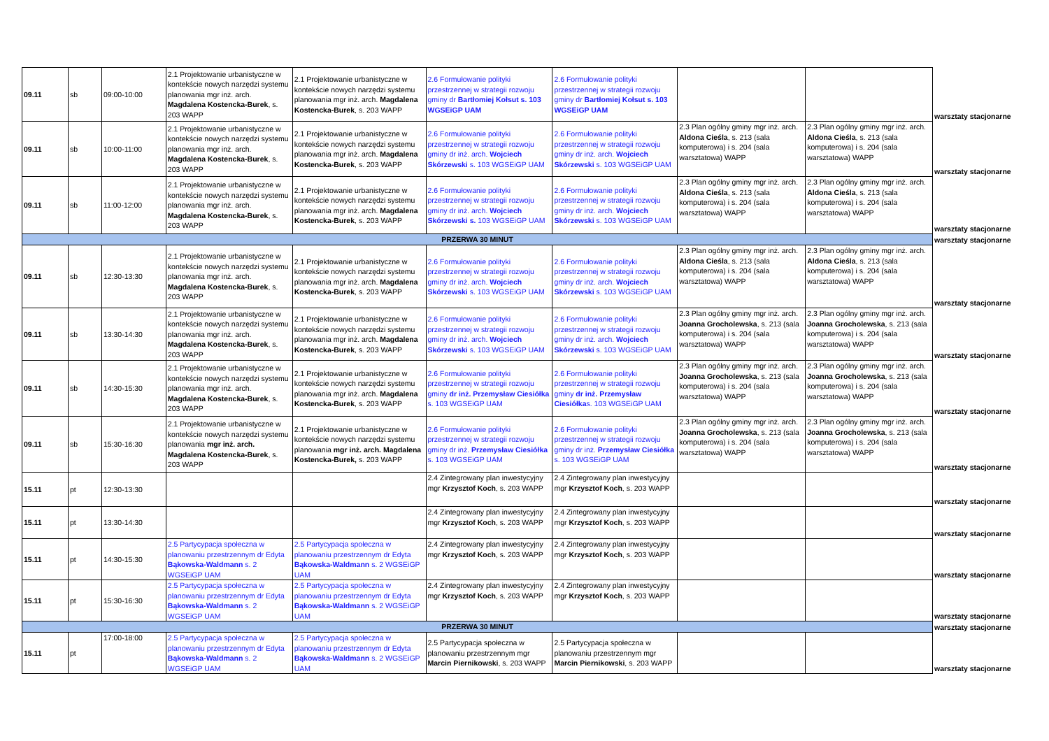| 09.11 | sb | 09:00-10:00 | 2.1 Projektowanie urbanistyczne w kontekście nowych narzędzi systemu planowania mgr inż. arch. Magdalena Kostencka-Burek , s. 203 WAPP | 2.1 Projektowanie urbanistyczne w kontekście nowych narzędzi systemu planowania mgr inż. arch. Magdalena Kostencka-Burek , s. 203 WAPP | 2.6 Formułowanie polityki przestrzennej w strategii rozwoju gminy dr Bartłomiej Kołsut s. 103 WGSEiGP UAM | 2.6 Formułowanie polityki przestrzennej w strategii rozwoju gminy dr Bartłomiej Kołsut s. 103 WGSEiGP UAM | | | warsztaty stacjonarne |
| 09.11 | sb | 10:00-11:00 | 2.1 Projektowanie urbanistyczne w kontekście nowych narzędzi systemu planowania mgr inż. arch. Magdalena Kostencka-Burek , s. 203 WAPP | 2.1 Projektowanie urbanistyczne w kontekście nowych narzędzi systemu planowania mgr inż. arch. Magdalena Kostencka-Burek , s. 203 WAPP | 2.6 Formułowanie polityki przestrzennej w strategii rozwoju gminy dr inż. arch. Wojciech Skórzewski s. 103 WGSEiGP UAM | 2.6 Formułowanie polityki przestrzennej w strategii rozwoju gminy dr inż. arch. Wojciech Skórzewski s. 103 WGSEiGP UAM | 2.3 Plan ogólny gminy mgr inż. arch. Aldona Cieśla , s. 213 (sala komputerowa) i s. 204 (sala warsztatowa) WAPP | 2.3 Plan ogólny gminy mgr inż. arch. Aldona Cieśla , s. 213 (sala komputerowa) i s. 204 (sala warsztatowa) WAPP | warsztaty stacjonarne |
| 09.11 | sb | 11:00-12:00 | 2.1 Projektowanie urbanistyczne w kontekście nowych narzędzi systemu planowania mgr inż. arch. Magdalena Kostencka-Burek , s. 203 WAPP | 2.1 Projektowanie urbanistyczne w kontekście nowych narzędzi systemu planowania mgr inż. arch. Magdalena Kostencka-Burek , s. 203 WAPP | 2.6 Formułowanie polityki przestrzennej w strategii rozwoju gminy dr inż. arch. Wojciech Skórzewski s. 103 WGSEiGP UAM | 2.6 Formułowanie polityki przestrzennej w strategii rozwoju gminy dr inż. arch. Wojciech Skórzewski s. 103 WGSEiGP UAM | 2.3 Plan ogólny gminy mgr inż. arch. Aldona Cieśla , s. 213 (sala komputerowa) i s. 204 (sala warsztatowa) WAPP | 2.3 Plan ogólny gminy mgr inż. arch. Aldona Cieśla , s. 213 (sala komputerowa) i s. 204 (sala warsztatowa) WAPP | warsztaty stacjonarne |
| PRZERWA 30 MINUT | | | | | | | | | warsztaty stacjonarne |
| 09.11 | sb | 12:30-13:30 | 2.1 Projektowanie urbanistyczne w kontekście nowych narzędzi systemu planowania mgr inż. arch. Magdalena Kostencka-Burek , s. 203 WAPP | 2.1 Projektowanie urbanistyczne w kontekście nowych narzędzi systemu planowania mgr inż. arch. Magdalena Kostencka-Burek , s. 203 WAPP | 2.6 Formułowanie polityki przestrzennej w strategii rozwoju gminy dr inż. arch. Wojciech Skórzewski s. 103 WGSEiGP UAM | 2.6 Formułowanie polityki przestrzennej w strategii rozwoju gminy dr inż. arch. Wojciech Skórzewski s. 103 WGSEiGP UAM | 2.3 Plan ogólny gminy mgr inż. arch. Aldona Cieśla , s. 213 (sala komputerowa) i s. 204 (sala warsztatowa) WAPP | 2.3 Plan ogólny gminy mgr inż. arch. Aldona Cieśla , s. 213 (sala komputerowa) i s. 204 (sala warsztatowa) WAPP | warsztaty stacjonarne |
| 09.11 | sb | 13:30-14:30 | 2.1 Projektowanie urbanistyczne w kontekście nowych narzędzi systemu planowania mgr inż. arch. Magdalena Kostencka-Burek , s. 203 WAPP | 2.1 Projektowanie urbanistyczne w kontekście nowych narzędzi systemu planowania mgr inż. arch. Magdalena Kostencka-Burek , s. 203 WAPP | 2.6 Formułowanie polityki przestrzennej w strategii rozwoju gminy dr inż. arch. Wojciech Skórzewski s. 103 WGSEiGP UAM | 2.6 Formułowanie polityki przestrzennej w strategii rozwoju gminy dr inż. arch. Wojciech Skórzewski s. 103 WGSEiGP UAM | 2.3 Plan ogólny gminy mgr inż. arch. Joanna Grocholewska , s. 213 (sala komputerowa) i s. 204 (sala warsztatowa) WAPP | 2.3 Plan ogólny gminy mgr inż. arch. Joanna Grocholewska , s. 213 (sala komputerowa) i s. 204 (sala warsztatowa) WAPP | warsztaty stacjonarne |
| 09.11 | sb | 14:30-15:30 | 2.1 Projektowanie urbanistyczne w kontekście nowych narzędzi systemu planowania mgr inż. arch. Magdalena Kostencka-Burek , s. 203 WAPP | 2.1 Projektowanie urbanistyczne w kontekście nowych narzędzi systemu planowania mgr inż. arch. Magdalena Kostencka-Burek , s. 203 WAPP | 2.6 Formułowanie polityki przestrzennej w strategii rozwoju gminy dr inż. Przemysław Ciesiółka s. 103 WGSEiGP UAM | 2.6 Formułowanie polityki przestrzennej w strategii rozwoju gminy dr inż. Przemysław Ciesiółka s. 103 WGSEiGP UAM | 2.3 Plan ogólny gminy mgr inż. arch. Joanna Grocholewska , s. 213 (sala komputerowa) i s. 204 (sala warsztatowa) WAPP | 2.3 Plan ogólny gminy mgr inż. arch. Joanna Grocholewska , s. 213 (sala komputerowa) i s. 204 (sala warsztatowa) WAPP | warsztaty stacjonarne |
| 09.11 | sb | 15:30-16:30 | 2.1 Projektowanie urbanistyczne w kontekście nowych narzędzi systemu planowania mgr inż. arch. Magdalena Kostencka-Burek , s. 203 WAPP | 2.1 Projektowanie urbanistyczne w kontekście nowych narzędzi systemu planowania mgr inż. arch. Magdalena Kostencka-Burek, s. 203 WAPP | 2.6 Formułowanie polityki przestrzennej w strategii rozwoju gminy dr inż. Przemysław Ciesiółka s. 103 WGSEiGP UAM | 2.6 Formułowanie polityki przestrzennej w strategii rozwoju gminy dr inż. Przemysław Ciesiółka s. 103 WGSEiGP UAM | 2.3 Plan ogólny gminy mgr inż. arch. Joanna Grocholewska , s. 213 (sala komputerowa) i s. 204 (sala warsztatowa) WAPP | 2.3 Plan ogólny gminy mgr inż. arch. Joanna Grocholewska , s. 213 (sala komputerowa) i s. 204 (sala warsztatowa) WAPP | warsztaty stacjonarne |
| 15.11 | pt | 12:30-13:30 | | | 2.4 Zintegrowany plan inwestycyjny mgr Krzysztof Koch , s. 203 WAPP | 2.4 Zintegrowany plan inwestycyjny mgr Krzysztof Koch , s. 203 WAPP | | | warsztaty stacjonarne |
| 15.11 | pt | 13:30-14:30 | | | 2.4 Zintegrowany plan inwestycyjny mgr Krzysztof Koch , s. 203 WAPP | 2.4 Zintegrowany plan inwestycyjny mgr Krzysztof Koch , s. 203 WAPP | | | warsztaty stacjonarne |
| 15.11 | pt | 14:30-15:30 | 2.5 Partycypacja społeczna w planowaniu przestrzennym dr Edyta Bąkowska-Waldmann s. 2 WGSEiGP UAM | 2.5 Partycypacja społeczna w planowaniu przestrzennym dr Edyta Bąkowska-Waldmann s. 2 WGSEiGP UAM | 2.4 Zintegrowany plan inwestycyjny mgr Krzysztof Koch , s. 203 WAPP | 2.4 Zintegrowany plan inwestycyjny mgr Krzysztof Koch , s. 203 WAPP | | | warsztaty stacjonarne |
| 15.11 | pt | 15:30-16:30 | 2.5 Partycypacja społeczna w planowaniu przestrzennym dr Edyta Bąkowska-Waldmann s. 2 WGSEiGP UAM | 2.5 Partycypacja społeczna w planowaniu przestrzennym dr Edyta Bąkowska-Waldmann s. 2 WGSEiGP UAM | 2.4 Zintegrowany plan inwestycyjny mgr Krzysztof Koch , s. 203 WAPP | 2.4 Zintegrowany plan inwestycyjny mgr Krzysztof Koch , s. 203 WAPP | | | warsztaty stacjonarne |
| PRZERWA 30 MINUT | | | | | | | | | warsztaty stacjonarne |
| 15.11 | pt | 17:00-18:00 | 2.5 Partycypacja społeczna w planowaniu przestrzennym dr Edyta Bąkowska-Waldmann s. 2 WGSEiGP UAM | 2.5 Partycypacja społeczna w planowaniu przestrzennym dr Edyta Bąkowska-Waldmann s. 2 WGSEiGP UAM | 2.5 Partycypacja społeczna w planowaniu przestrzennym mgr Marcin Piernikowski , s. 203 WAPP | 2.5 Partycypacja społeczna w planowaniu przestrzennym mgr Marcin Piernikowski , s. 203 WAPP | | | warsztaty stacjonarne |